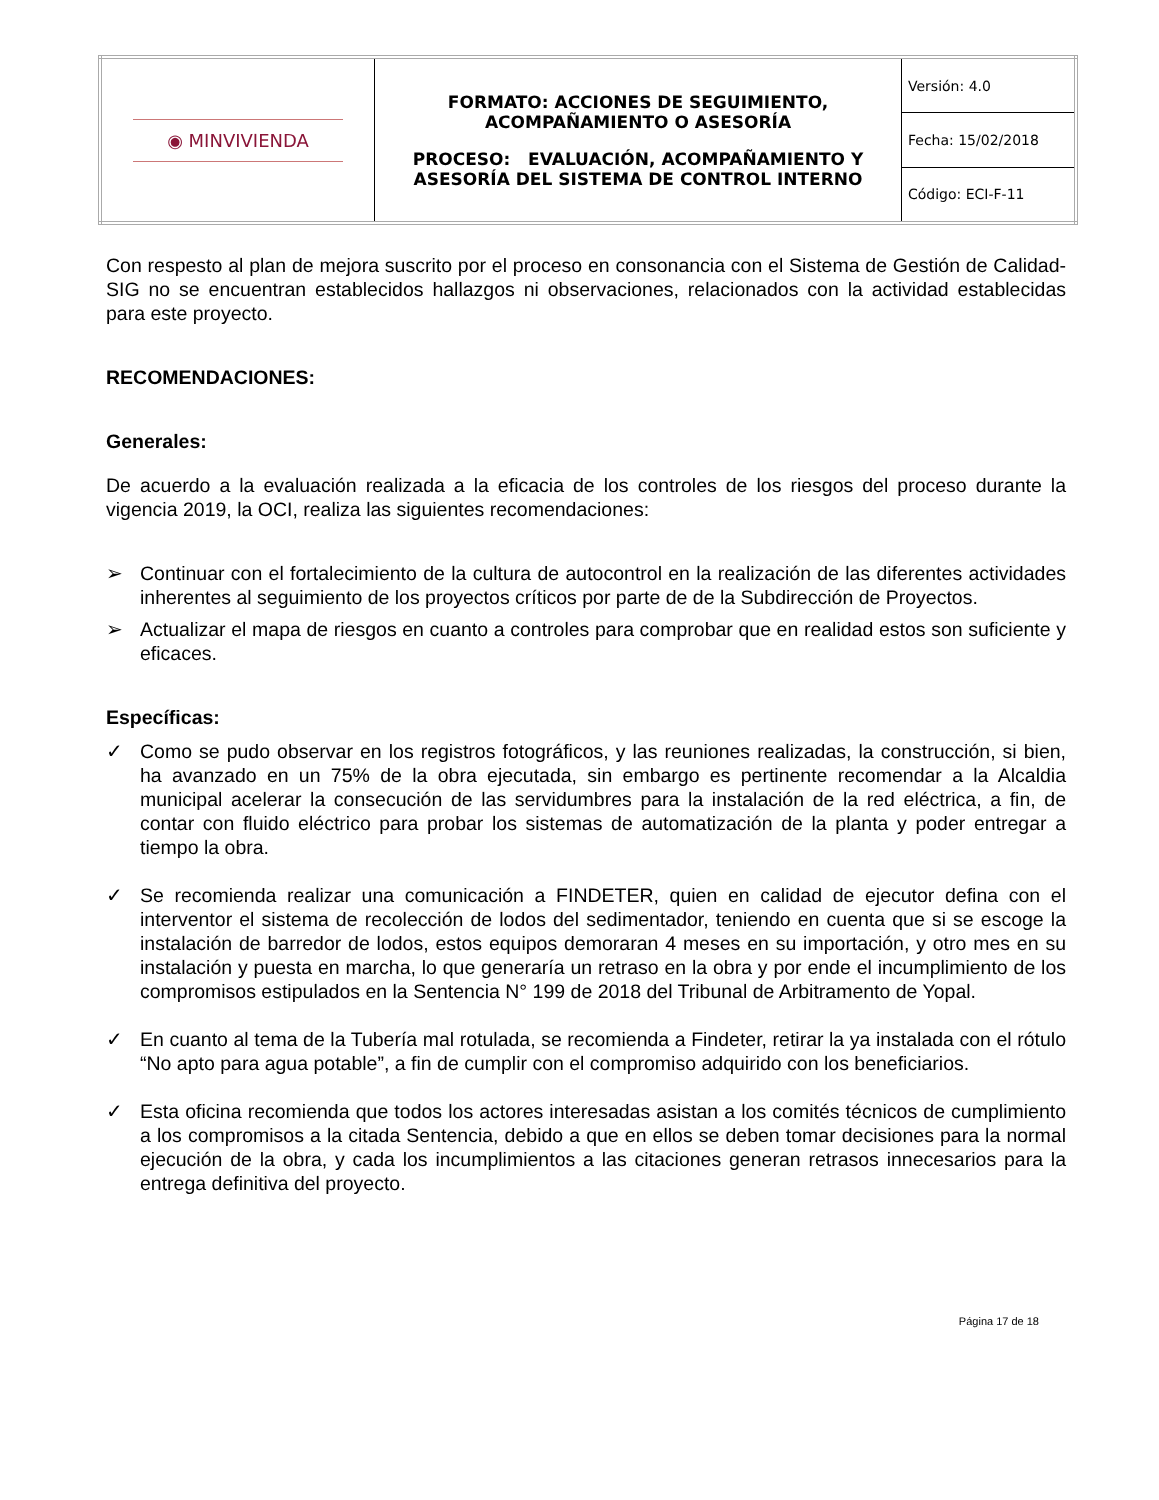| ◉ MINVIVIENDA | FORMATO: ACCIONES DE SEGUIMIENTO, ACOMPAÑAMIENTO O ASESORÍA PROCESO: EVALUACIÓN, ACOMPAÑAMIENTO Y ASESORÍA DEL SISTEMA DE CONTROL INTERNO | Versión: 4.0 |
| | | Fecha: 15/02/2018 |
| | | Código: ECI-F-11 |
Con respesto al plan de mejora suscrito por el proceso en consonancia con el Sistema de Gestión de Calidad- SIG no se encuentran establecidos hallazgos ni observaciones, relacionados con la actividad establecidas para este proyecto.
RECOMENDACIONES:
Generales:
De acuerdo a la evaluación realizada a la eficacia de los controles de los riesgos del proceso durante la vigencia 2019, la OCI, realiza las siguientes recomendaciones:
➢ Continuar con el fortalecimiento de la cultura de autocontrol en la realización de las diferentes actividades inherentes al seguimiento de los proyectos críticos por parte de de la Subdirección de Proyectos.
➢ Actualizar el mapa de riesgos en cuanto a controles para comprobar que en realidad estos son suficiente y eficaces.
Específicas:
✓ Como se pudo observar en los registros fotográficos, y las reuniones realizadas, la construcción, si bien, ha avanzado en un 75% de la obra ejecutada, sin embargo es pertinente recomendar a la Alcaldia municipal acelerar la consecución de las servidumbres para la instalación de la red eléctrica, a fin, de contar con fluido eléctrico para probar los sistemas de automatización de la planta y poder entregar a tiempo la obra.
✓ Se recomienda realizar una comunicación a FINDETER, quien en calidad de ejecutor defina con el interventor el sistema de recolección de lodos del sedimentador, teniendo en cuenta que si se escoge la instalación de barredor de lodos, estos equipos demoraran 4 meses en su importación, y otro mes en su instalación y puesta en marcha, lo que generaría un retraso en la obra y por ende el incumplimiento de los compromisos estipulados en la Sentencia N° 199 de 2018 del Tribunal de Arbitramento de Yopal.
✓ En cuanto al tema de la Tubería mal rotulada, se recomienda a Findeter, retirar la ya instalada con el rótulo “No apto para agua potable”, a fin de cumplir con el compromiso adquirido con los beneficiarios.
✓ Esta oficina recomienda que todos los actores interesadas asistan a los comités técnicos de cumplimiento a los compromisos a la citada Sentencia, debido a que en ellos se deben tomar decisiones para la normal ejecución de la obra, y cada los incumplimientos a las citaciones generan retrasos innecesarios para la entrega definitiva del proyecto.
Página 17 de 18